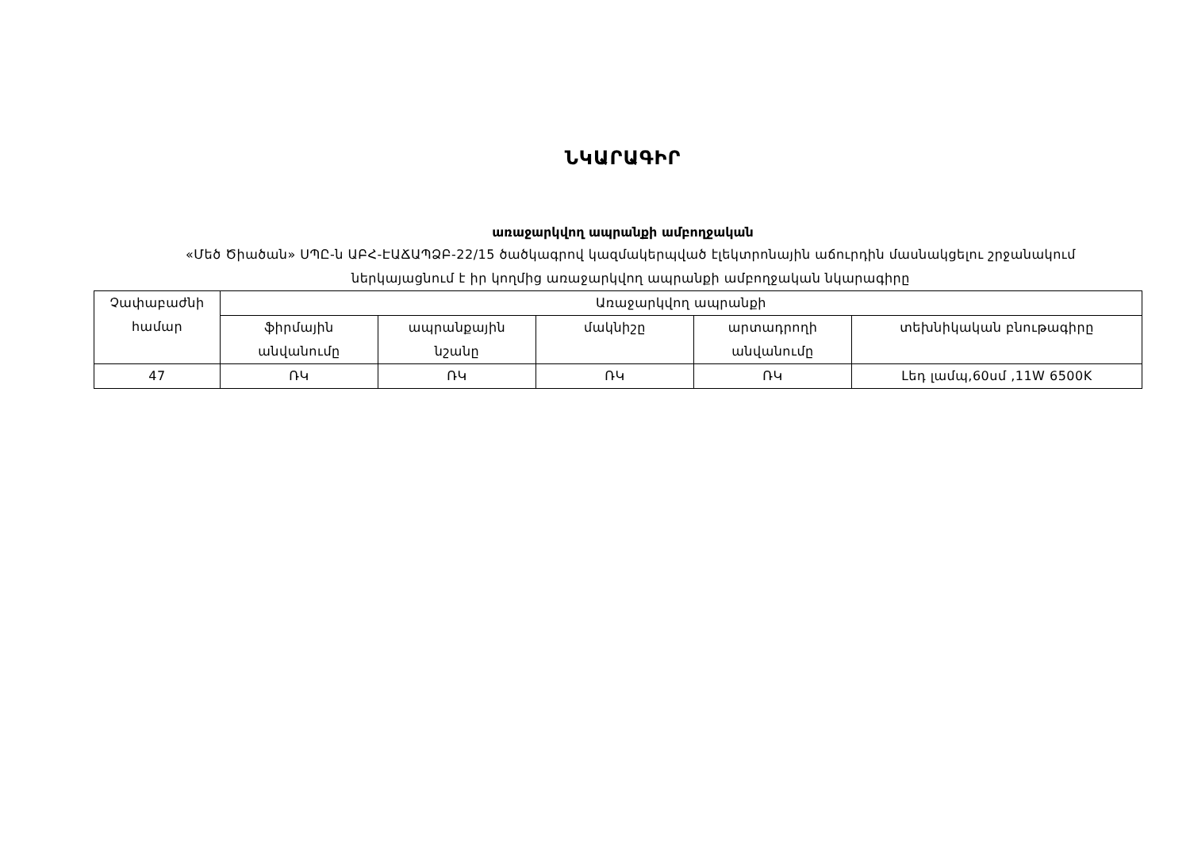ՆԿԱՐԱԳԻՐ
առաջարկվող ապրանքի ամբողջական
«Մեծ Ծիածան» ՍՊԸ-ն ԱԲՀ-ԷԱՃԱՊՁԲ-22/15 ծածկագրով կազմակերպված էլեկտրոնային աճուրդին մասնակցելու շրջանակում
ներկայացնում է իր կողմից առաջարկվող ապրանքի ամբողջական նկարագիրը
| Չափաբաժնի համար | Առաջարկվող ապրանքի | | | | |
| | ֆիրմային անվանումը | ապրանքային նշանը | մակնիշը | արտադրողի անվանումը | տեխնիկական բնութագիրը |
| 47 | ՌԿ | ՌԿ | ՌԿ | ՌԿ | Լեդ լամպ,60սմ ,11W 6500K |